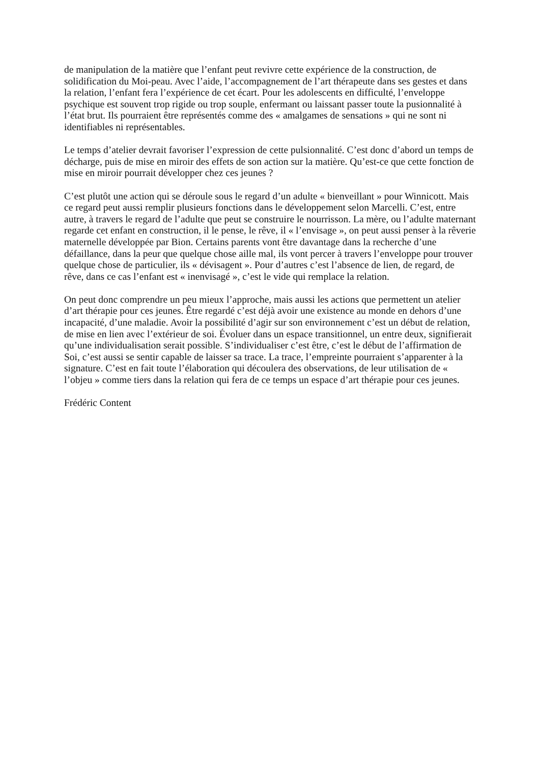de manipulation de la matière que l’enfant peut revivre cette expérience de la construction, de solidification du Moi-peau. Avec l’aide, l’accompagnement de l’art thérapeute dans ses gestes et dans la relation, l’enfant fera l’expérience de cet écart. Pour les adolescents en difficulté, l’enveloppe psychique est souvent trop rigide ou trop souple, enfermant ou laissant passer toute la pusionnalité à l’état brut. Ils pourraient être représentés comme des « amalgames de sensations » qui ne sont ni identifiables ni représentables.
Le temps d’atelier devrait favoriser l’expression de cette pulsionnalité. C’est donc d’abord un temps de décharge, puis de mise en miroir des effets de son action sur la matière. Qu’est-ce que cette fonction de mise en miroir pourrait développer chez ces jeunes ?
C’est plutôt une action qui se déroule sous le regard d’un adulte « bienveillant » pour Winnicott. Mais ce regard peut aussi remplir plusieurs fonctions dans le développement selon Marcelli. C’est, entre autre, à travers le regard de l’adulte que peut se construire le nourrisson. La mère, ou l’adulte maternant regarde cet enfant en construction, il le pense, le rêve, il « l’envisage », on peut aussi penser à la rêverie maternelle développée par Bion. Certains parents vont être davantage dans la recherche d’une défaillance, dans la peur que quelque chose aille mal, ils vont percer à travers l’enveloppe pour trouver quelque chose de particulier, ils « dévisagent ». Pour d’autres c’est l’absence de lien, de regard, de rêve, dans ce cas l’enfant est « inenvisagé », c’est le vide qui remplace la relation.
On peut donc comprendre un peu mieux l’approche, mais aussi les actions que permettent un atelier d’art thérapie pour ces jeunes. Être regardé c’est déjà avoir une existence au monde en dehors d’une incapacité, d’une maladie. Avoir la possibilité d’agir sur son environnement c’est un début de relation, de mise en lien avec l’extérieur de soi. Évoluer dans un espace transitionnel, un entre deux, signifierait qu’une individualisation serait possible. S’individualiser c’est être, c’est le début de l’affirmation de Soi, c’est aussi se sentir capable de laisser sa trace. La trace, l’empreinte pourraient s’apparenter à la signature. C’est en fait toute l’élaboration qui découlera des observations, de leur utilisation de « l’objeu » comme tiers dans la relation qui fera de ce temps un espace d’art thérapie pour ces jeunes.
Frédéric Content